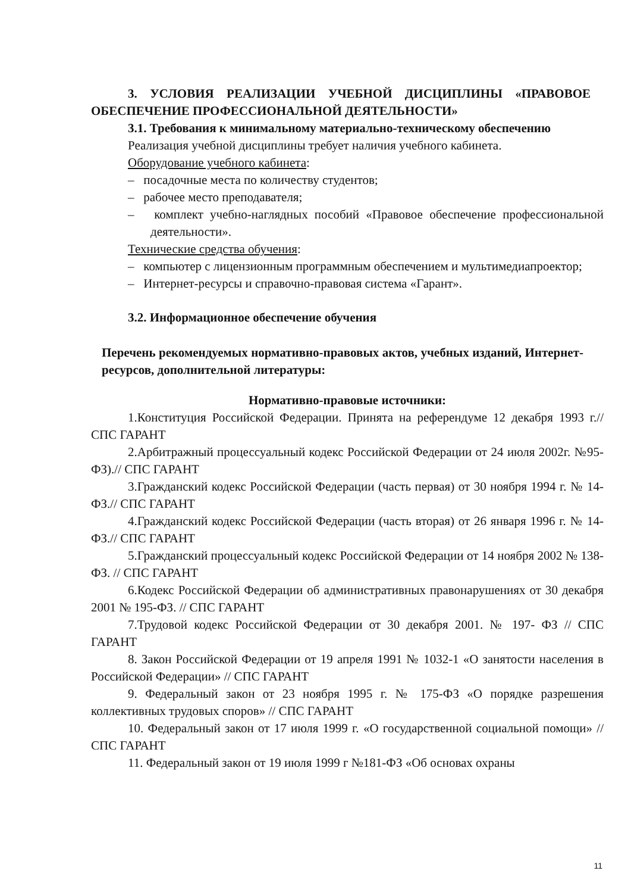3. УСЛОВИЯ РЕАЛИЗАЦИИ УЧЕБНОЙ ДИСЦИПЛИНЫ «ПРАВОВОЕ ОБЕСПЕЧЕНИЕ ПРОФЕССИОНАЛЬНОЙ ДЕЯТЕЛЬНОСТИ»
3.1. Требования к минимальному материально-техническому обеспечению
Реализация учебной дисциплины требует наличия учебного кабинета.
Оборудование учебного кабинета:
– посадочные места по количеству студентов;
– рабочее место преподавателя;
– комплект учебно-наглядных пособий «Правовое обеспечение профессиональной деятельности».
Технические средства обучения:
– компьютер с лицензионным программным обеспечением и мультимедиапроектор;
– Интернет-ресурсы и справочно-правовая система «Гарант».
3.2. Информационное обеспечение обучения
Перечень рекомендуемых нормативно-правовых актов, учебных изданий, Интернет-ресурсов, дополнительной литературы:
Нормативно-правовые источники:
1.Конституция Российской Федерации. Принята на референдуме 12 декабря 1993 г.// СПС ГАРАНТ
2.Арбитражный процессуальный кодекс Российской Федерации от 24 июля 2002г. №95-ФЗ).// СПС ГАРАНТ
3.Гражданский кодекс Российской Федерации (часть первая) от 30 ноября 1994 г. № 14-ФЗ.// СПС ГАРАНТ
4.Гражданский кодекс Российской Федерации (часть вторая) от 26 января 1996 г. № 14-ФЗ.// СПС ГАРАНТ
5.Гражданский процессуальный кодекс Российской Федерации от 14 ноября 2002 № 138-ФЗ. // СПС ГАРАНТ
6.Кодекс Российской Федерации об административных правонарушениях от 30 декабря 2001 № 195-ФЗ. // СПС ГАРАНТ
7.Трудовой кодекс Российской Федерации от 30 декабря 2001. № 197- ФЗ // СПС ГАРАНТ
8. Закон Российской Федерации от 19 апреля 1991 № 1032-1 «О занятости населения в Российской Федерации» // СПС ГАРАНТ
9. Федеральный закон от 23 ноября 1995 г. № 175-ФЗ «О порядке разрешения коллективных трудовых споров» // СПС ГАРАНТ
10. Федеральный закон от 17 июля 1999 г. «О государственной социальной помощи» // СПС ГАРАНТ
11. Федеральный закон от 19 июля 1999 г №181-ФЗ «Об основах охраны
11